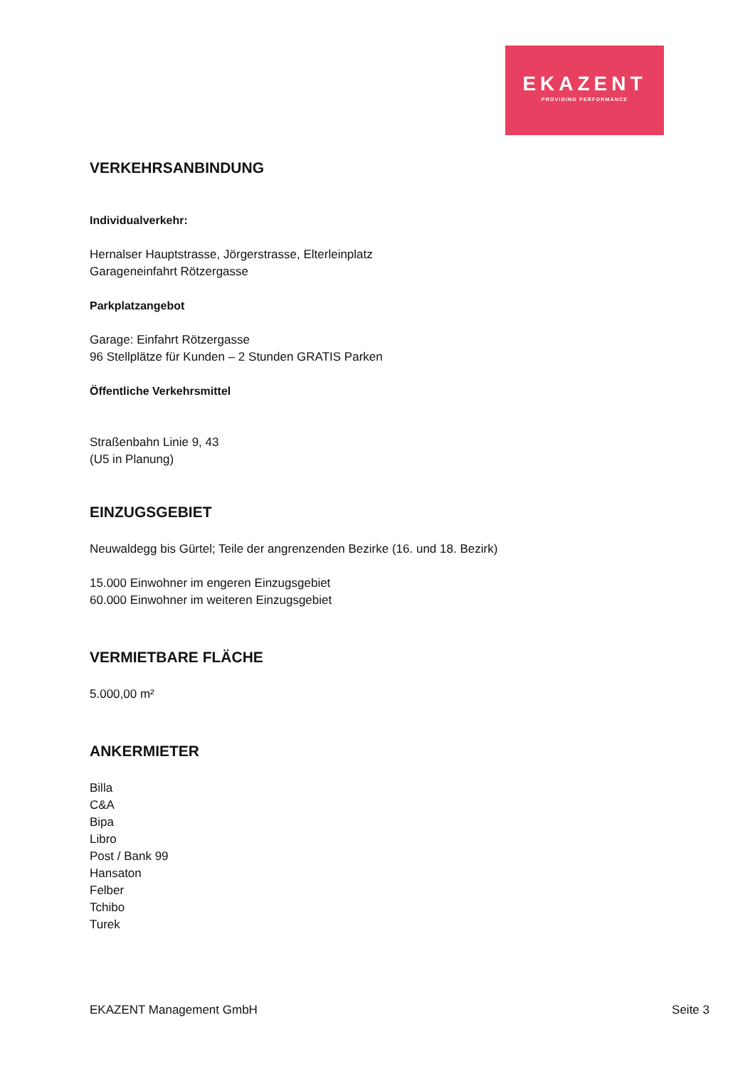EKAZENT
PROVIDING PERFORMANCE
VERKEHRSANBINDUNG
Individualverkehr:
Hernalser Hauptstrasse, Jörgerstrasse, Elterleinplatz
Garageneinfahrt Rötzergasse
Parkplatzangebot
Garage: Einfahrt Rötzergasse
96 Stellplätze für Kunden – 2 Stunden GRATIS Parken
Öffentliche Verkehrsmittel
Straßenbahn Linie 9, 43
(U5 in Planung)
EINZUGSGEBIET
Neuwaldegg bis Gürtel; Teile der angrenzenden Bezirke (16. und 18. Bezirk)
15.000 Einwohner im engeren Einzugsgebiet
60.000 Einwohner im weiteren Einzugsgebiet
VERMIETBARE FLÄCHE
5.000,00 m²
ANKERMIETER
Billa
C&A
Bipa
Libro
Post / Bank 99
Hansaton
Felber
Tchibo
Turek
EKAZENT Management GmbH Seite 3